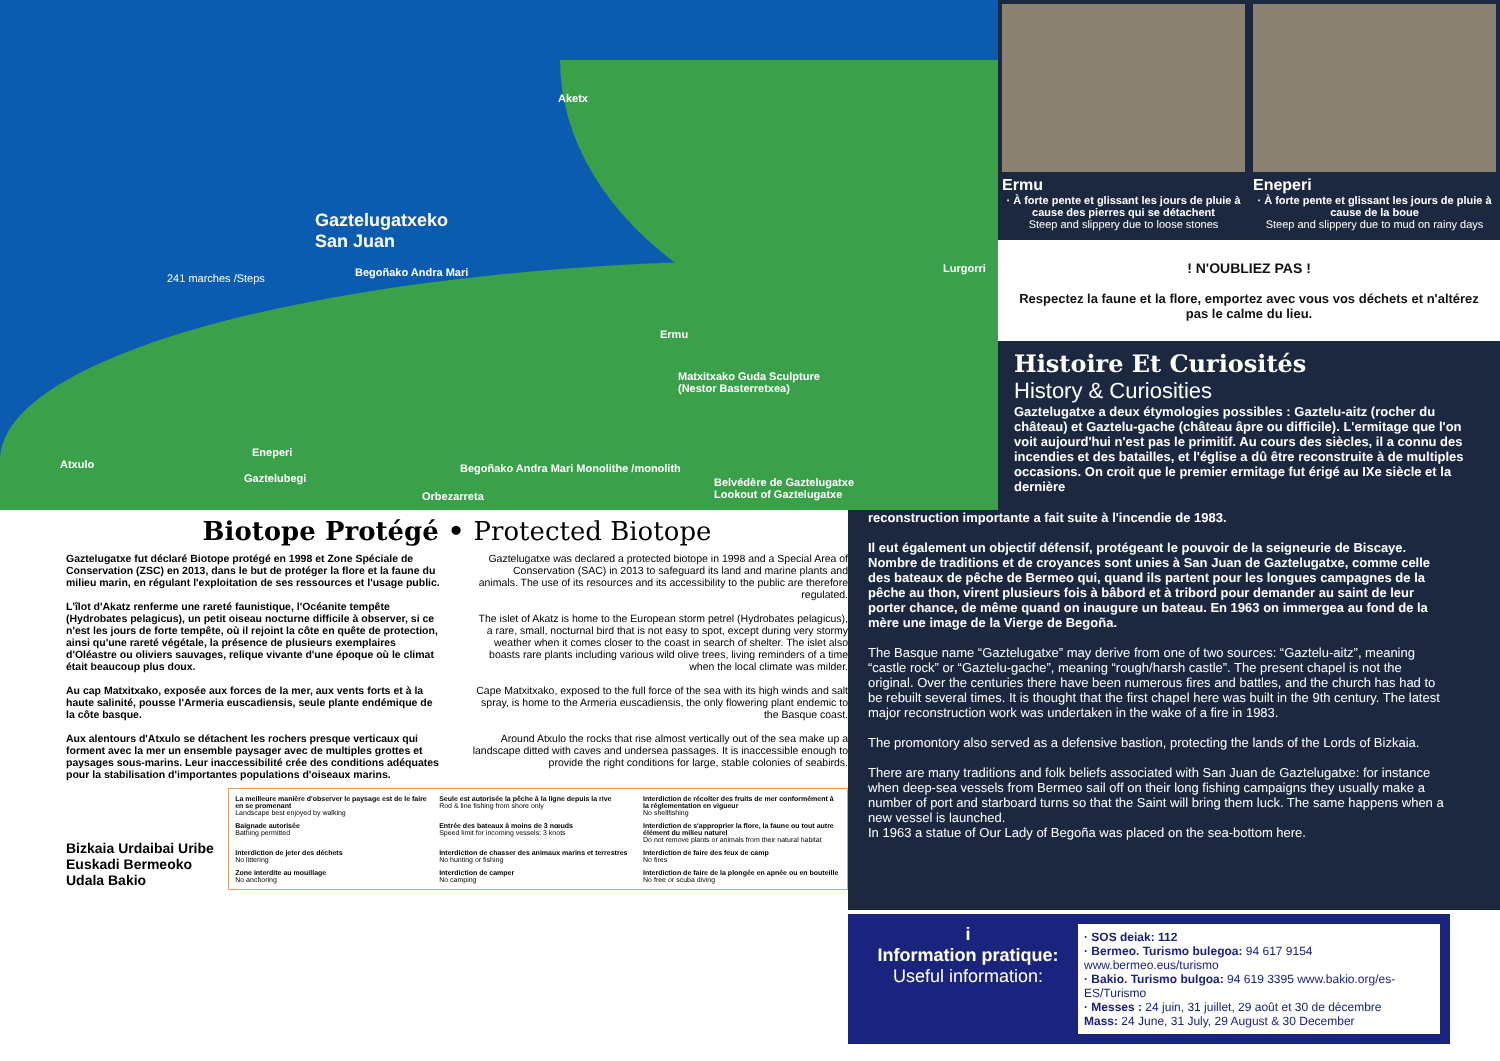Aketx
Gaztelugatxeko
San Juan
Begoñako Andra Mari 241 marches /Steps
Lurgorri
Ermu
Matxitxako Guda Sculpture
(Nestor Basterretxea)
Atxulo
Eneperi
Gaztelubegi
Begoñako Andra Mari Monolithe /monolith
Orbezarreta
Belvédère de Gaztelugatxe
Lookout of Gaztelugatxe
Ermu
· À forte pente et glissant les jours de pluie à cause des pierres qui se détachent
Steep and slippery due to loose stones
Eneperi
· À forte pente et glissant les jours de pluie à cause de la boue
Steep and slippery due to mud on rainy days
! N'OUBLIEZ PAS !
Respectez la faune et la flore, emportez avec vous vos déchets et n'altérez pas le calme du lieu.
Histoire Et Curiosités
History & Curiosities
Gaztelugatxe a deux étymologies possibles : Gaztelu-aitz (rocher du château) et Gaztelu-gache (château âpre ou difficile). L'ermitage que l'on voit aujourd'hui n'est pas le primitif. Au cours des siècles, il a connu des incendies et des batailles, et l'église a dû être reconstruite à de multiples occasions. On croit que le premier ermitage fut érigé au IXe siècle et la dernière
Biotope Protégé • Protected Biotope
Gaztelugatxe fut déclaré Biotope protégé en 1998 et Zone Spéciale de Conservation (ZSC) en 2013, dans le but de protéger la flore et la faune du milieu marin, en régulant l'exploitation de ses ressources et l'usage public.
L'îlot d'Akatz renferme une rareté faunistique, l'Océanite tempête (Hydrobates pelagicus), un petit oiseau nocturne difficile à observer, si ce n'est les jours de forte tempête, où il rejoint la côte en quête de protection, ainsi qu'une rareté végétale, la présence de plusieurs exemplaires d'Oléastre ou oliviers sauvages, relique vivante d'une époque où le climat était beaucoup plus doux.
Au cap Matxitxako, exposée aux forces de la mer, aux vents forts et à la haute salinité, pousse l'Armeria euscadiensis, seule plante endémique de la côte basque.
Aux alentours d'Atxulo se détachent les rochers presque verticaux qui forment avec la mer un ensemble paysager avec de multiples grottes et paysages sous-marins. Leur inaccessibilité crée des conditions adéquates pour la stabilisation d'importantes populations d'oiseaux marins.
Gaztelugatxe was declared a protected biotope in 1998 and a Special Area of Conservation (SAC) in 2013 to safeguard its land and marine plants and animals. The use of its resources and its accessibility to the public are therefore regulated.
The islet of Akatz is home to the European storm petrel (Hydrobates pelagicus), a rare, small, nocturnal bird that is not easy to spot, except during very stormy weather when it comes closer to the coast in search of shelter. The islet also boasts rare plants including various wild olive trees, living reminders of a time when the local climate was milder.
Cape Matxitxako, exposed to the full force of the sea with its high winds and salt spray, is home to the Armeria euscadiensis, the only flowering plant endemic to the Basque coast.
Around Atxulo the rocks that rise almost vertically out of the sea make up a landscape ditted with caves and undersea passages. It is inaccessible enough to provide the right conditions for large, stable colonies of seabirds.
Bizkaia Urdaibai Uribe
Euskadi Bermeoko Udala Bakio
La meilleure manière d'observer le paysage est de le faire en se promenant
Landscape best enjoyed by walking
Seule est autorisée la pêche à la ligne depuis la rive
Rod & line fishing from shore only
Interdiction de récolter des fruits de mer conformément à la réglementation en vigueur
No shellfishing
Baignade autorisée
Bathing permitted
Entrée des bateaux à moins de 3 nœuds
Speed limit for incoming vessels: 3 knots
Interdiction de s'approprier la flore, la faune ou tout autre élément du milieu naturel
Do not remove plants or animals from their natural habitat
Interdiction de jeter des déchets
No littering
Interdiction de chasser des animaux marins et terrestres
No hunting or fishing
Interdiction de faire des feux de camp
No fires
Zone interdite au mouillage
No anchoring
Interdiction de camper
No camping
Interdiction de faire de la plongée en apnée ou en bouteille
No free or scuba diving
reconstruction importante a fait suite à l'incendie de 1983.
Il eut également un objectif défensif, protégeant le pouvoir de la seigneurie de Biscaye. Nombre de traditions et de croyances sont unies à San Juan de Gaztelugatxe, comme celle des bateaux de pêche de Bermeo qui, quand ils partent pour les longues campagnes de la pêche au thon, virent plusieurs fois à bâbord et à tribord pour demander au saint de leur porter chance, de même quand on inaugure un bateau. En 1963 on immergea au fond de la mère une image de la Vierge de Begoña.
The Basque name “Gaztelugatxe” may derive from one of two sources: “Gaztelu-aitz”, meaning “castle rock” or “Gaztelu-gache”, meaning “rough/harsh castle”. The present chapel is not the original. Over the centuries there have been numerous fires and battles, and the church has had to be rebuilt several times. It is thought that the first chapel here was built in the 9th century. The latest major reconstruction work was undertaken in the wake of a fire in 1983.
The promontory also served as a defensive bastion, protecting the lands of the Lords of Bizkaia.
There are many traditions and folk beliefs associated with San Juan de Gaztelugatxe: for instance when deep-sea vessels from Bermeo sail off on their long fishing campaigns they usually make a number of port and starboard turns so that the Saint will bring them luck. The same happens when a new vessel is launched.
In 1963 a statue of Our Lady of Begoña was placed on the sea-bottom here.
i
Information pratique:
Useful information:
· SOS deiak: 112
· Bermeo. Turismo bulegoa: 94 617 9154 www.bermeo.eus/turismo
· Bakio. Turismo bulgoa: 94 619 3395 www.bakio.org/es-ES/Turismo
· Messes : 24 juin, 31 juillet, 29 août et 30 de décembre
Mass: 24 June, 31 July, 29 August & 30 December